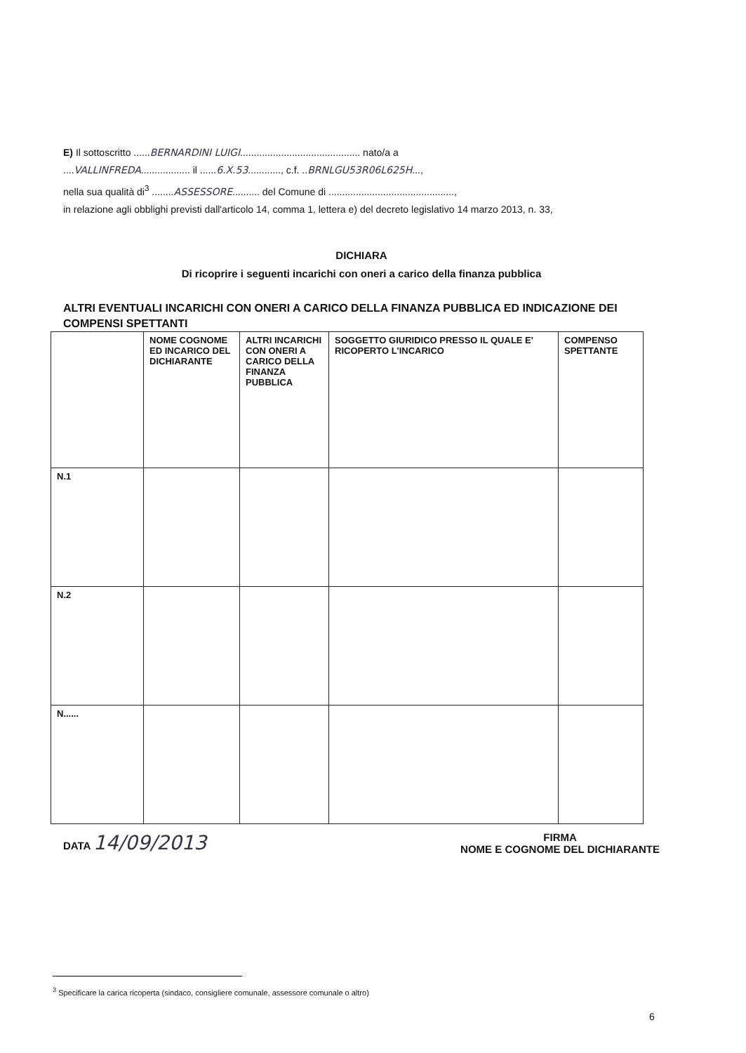E) Il sottoscritto ......BERNARDINI LUIGI............................................ nato/a a
....VALLINFREDA.................. il ......6.X.53............, c.f. ..BRNLGU53R06L625H...,
nella sua qualità di<sup>3</sup> ........ASSESSORE.......... del Comune di ..............................................,
in relazione agli obblighi previsti dall'articolo 14, comma 1, lettera e) del decreto legislativo 14 marzo 2013, n. 33,
DICHIARA
Di ricoprire i seguenti incarichi con oneri a carico della finanza pubblica
ALTRI EVENTUALI INCARICHI CON ONERI A CARICO DELLA FINANZA PUBBLICA ED INDICAZIONE DEI COMPENSI SPETTANTI
| | NOME COGNOME ED INCARICO DEL DICHIARANTE | ALTRI INCARICHI CON ONERI A CARICO DELLA FINANZA PUBBLICA | SOGGETTO GIURIDICO PRESSO IL QUALE E' RICOPERTO L'INCARICO | COMPENSO SPETTANTE |
| --- | --- | --- | --- | --- |
| N.1 | | | | |
| N.2 | | | | |
| N...... | | | | |
DATA 14/09/2013
FIRMA
NOME E COGNOME DEL DICHIARANTE
<sup>3</sup> Specificare la carica ricoperta (sindaco, consigliere comunale, assessore comunale o altro)
6